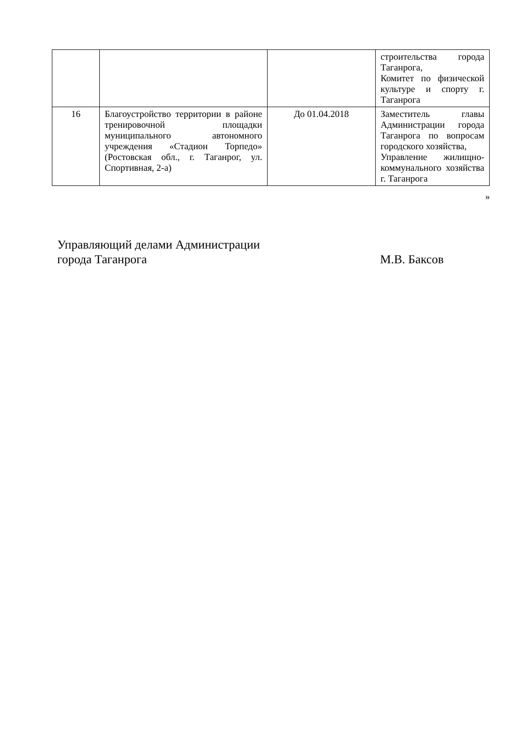| | | | строительства города Таганрога, Комитет по физической культуре и спорту г. Таганрога |
| 16 | Благоустройство территории в районе тренировочной площадки муниципального автономного учреждения «Стадион Торпедо» (Ростовская обл., г. Таганрог, ул. Спортивная, 2-а) | До 01.04.2018 | Заместитель главы Администрации города Таганрога по вопросам городского хозяйства, Управление жилищно-коммунального хозяйства г. Таганрога |
»
Управляющий делами Администрации
города Таганрога
М.В. Баксов